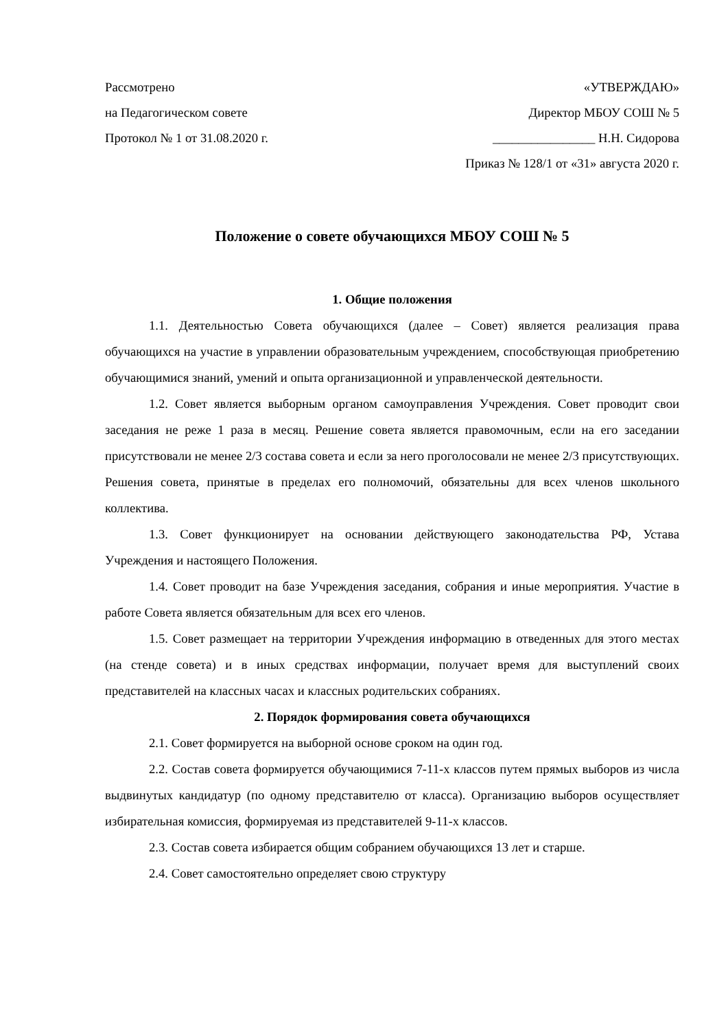Рассмотрено
на Педагогическом совете
Протокол № 1 от 31.08.2020 г.
«УТВЕРЖДАЮ»
Директор МБОУ СОШ № 5
________________ Н.Н. Сидорова
Приказ № 128/1 от «31» августа 2020 г.
Положение о совете обучающихся МБОУ СОШ № 5
1. Общие положения
1.1. Деятельностью Совета обучающихся (далее – Совет) является реализация права обучающихся на участие в управлении образовательным учреждением, способствующая приобретению обучающимися знаний, умений и опыта организационной и управленческой деятельности.
1.2. Совет является выборным органом самоуправления Учреждения. Совет проводит свои заседания не реже 1 раза в месяц. Решение совета является правомочным, если на его заседании присутствовали не менее 2/3 состава совета и если за него проголосовали не менее 2/3 присутствующих. Решения совета, принятые в пределах его полномочий, обязательны для всех членов школьного коллектива.
1.3. Совет функционирует на основании действующего законодательства РФ, Устава Учреждения и настоящего Положения.
1.4. Совет проводит на базе Учреждения заседания, собрания и иные мероприятия. Участие в работе Совета является обязательным для всех его членов.
1.5. Совет размещает на территории Учреждения информацию в отведенных для этого местах (на стенде совета) и в иных средствах информации, получает время для выступлений своих представителей на классных часах и классных родительских собраниях.
2. Порядок формирования совета обучающихся
2.1. Совет формируется на выборной основе сроком на один год.
2.2. Состав совета формируется обучающимися 7-11-х классов путем прямых выборов из числа выдвинутых кандидатур (по одному представителю от класса). Организацию выборов осуществляет избирательная комиссия, формируемая из представителей 9-11-х классов.
2.3. Состав совета избирается общим собранием обучающихся 13 лет и старше.
2.4. Совет самостоятельно определяет свою структуру